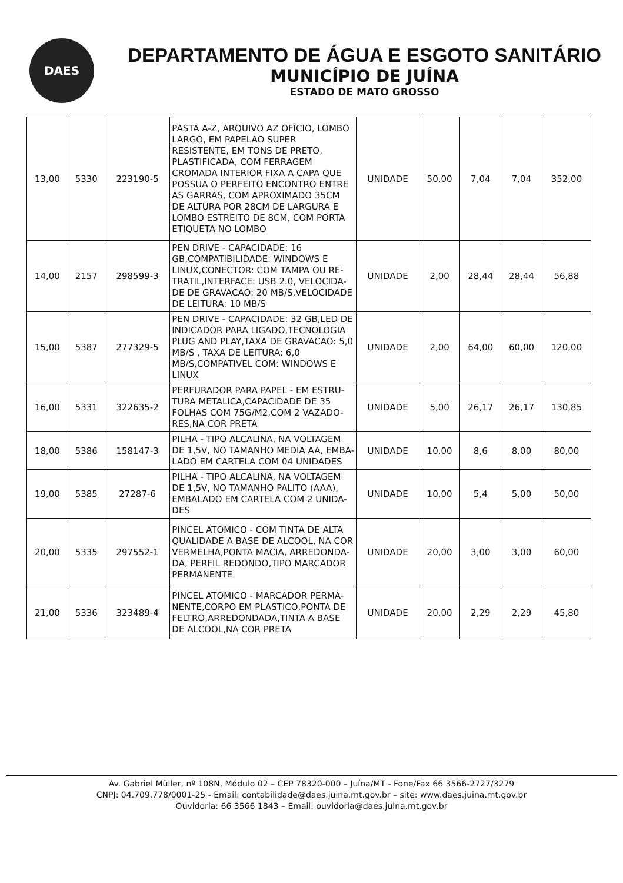DAES
DEPARTAMENTO DE ÁGUA E ESGOTO SANITÁRIO
MUNICÍPIO DE JUÍNA
ESTADO DE MATO GROSSO
| 13,00 | 5330 | 223190-5 | PASTA A-Z, ARQUIVO AZ OFÍCIO, LOMBO LARGO, EM PAPELAO SUPER RESISTENTE, EM TONS DE PRETO, PLASTIFICADA, COM FERRAGEM CROMADA INTERIOR FIXA A CAPA QUE POSSUA O PERFEITO ENCONTRO ENTRE AS GARRAS, COM APROXIMADO 35CM DE ALTURA POR 28CM DE LARGURA E LOMBO ESTREITO DE 8CM, COM PORTA ETIQUETA NO LOMBO | UNIDADE | 50,00 | 7,04 | 7,04 | 352,00 |
| 14,00 | 2157 | 298599-3 | PEN DRIVE - CAPACIDADE: 16 GB,COMPATIBILIDADE: WINDOWS E LINUX,CONECTOR: COM TAMPA OU RE-TRATIL,INTERFACE: USB 2.0, VELOCIDA-DE DE GRAVACAO: 20 MB/S,VELOCIDADE DE LEITURA: 10 MB/S | UNIDADE | 2,00 | 28,44 | 28,44 | 56,88 |
| 15,00 | 5387 | 277329-5 | PEN DRIVE - CAPACIDADE: 32 GB,LED DE INDICADOR PARA LIGADO,TECNOLOGIA PLUG AND PLAY,TAXA DE GRAVACAO: 5,0 MB/S , TAXA DE LEITURA: 6,0 MB/S,COMPATIVEL COM: WINDOWS E LINUX | UNIDADE | 2,00 | 64,00 | 60,00 | 120,00 |
| 16,00 | 5331 | 322635-2 | PERFURADOR PARA PAPEL - EM ESTRU-TURA METALICA,CAPACIDADE DE 35 FOLHAS COM 75G/M2,COM 2 VAZADO-RES,NA COR PRETA | UNIDADE | 5,00 | 26,17 | 26,17 | 130,85 |
| 18,00 | 5386 | 158147-3 | PILHA - TIPO ALCALINA, NA VOLTAGEM DE 1,5V, NO TAMANHO MEDIA AA, EMBA-LADO EM CARTELA COM 04 UNIDADES | UNIDADE | 10,00 | 8,6 | 8,00 | 80,00 |
| 19,00 | 5385 | 27287-6 | PILHA - TIPO ALCALINA, NA VOLTAGEM DE 1,5V, NO TAMANHO PALITO (AAA), EMBALADO EM CARTELA COM 2 UNIDA-DES | UNIDADE | 10,00 | 5,4 | 5,00 | 50,00 |
| 20,00 | 5335 | 297552-1 | PINCEL ATOMICO - COM TINTA DE ALTA QUALIDADE A BASE DE ALCOOL, NA COR VERMELHA,PONTA MACIA, ARREDONDA-DA, PERFIL REDONDO,TIPO MARCADOR PERMANENTE | UNIDADE | 20,00 | 3,00 | 3,00 | 60,00 |
| 21,00 | 5336 | 323489-4 | PINCEL ATOMICO - MARCADOR PERMA-NENTE,CORPO EM PLASTICO,PONTA DE FELTRO,ARREDONDADA,TINTA A BASE DE ALCOOL,NA COR PRETA | UNIDADE | 20,00 | 2,29 | 2,29 | 45,80 |
Av. Gabriel Müller, nº 108N, Módulo 02 – CEP 78320-000 – Juína/MT - Fone/Fax 66 3566-2727/3279
CNPJ: 04.709.778/0001-25 - Email: contabilidade@daes.juina.mt.gov.br – site: www.daes.juina.mt.gov.br
Ouvidoria: 66 3566 1843 – Email: ouvidoria@daes.juina.mt.gov.br